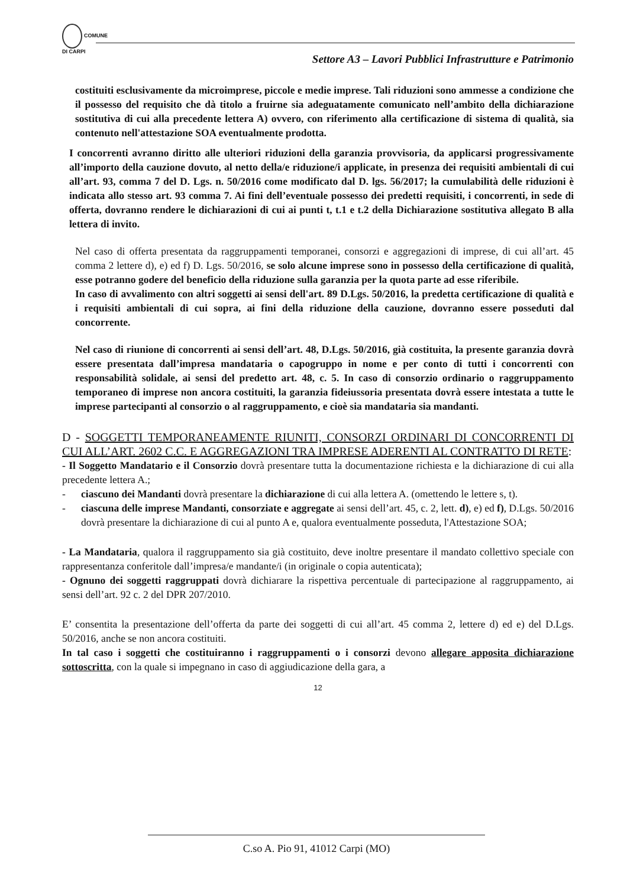COMUNE
DI CARPI
Settore A3 – Lavori Pubblici Infrastrutture e Patrimonio
costituiti esclusivamente da microimprese, piccole e medie imprese. Tali riduzioni sono ammesse a condizione che il possesso del requisito che dà titolo a fruirne sia adeguatamente comunicato nell’ambito della dichiarazione sostitutiva di cui alla precedente lettera A) ovvero, con riferimento alla certificazione di sistema di qualità, sia contenuto nell'attestazione SOA eventualmente prodotta.
I concorrenti avranno diritto alle ulteriori riduzioni della garanzia provvisoria, da applicarsi progressivamente all’importo della cauzione dovuto, al netto della/e riduzione/i applicate, in presenza dei requisiti ambientali di cui all’art. 93, comma 7 del D. Lgs. n. 50/2016 come modificato dal D. lgs. 56/2017; la cumulabilità delle riduzioni è indicata allo stesso art. 93 comma 7. Ai fini dell’eventuale possesso dei predetti requisiti, i concorrenti, in sede di offerta, dovranno rendere le dichiarazioni di cui ai punti t, t.1 e t.2 della Dichiarazione sostitutiva allegato B alla lettera di invito.
Nel caso di offerta presentata da raggruppamenti temporanei, consorzi e aggregazioni di imprese, di cui all’art. 45 comma 2 lettere d), e) ed f) D. Lgs. 50/2016, se solo alcune imprese sono in possesso della certificazione di qualità, esse potranno godere del beneficio della riduzione sulla garanzia per la quota parte ad esse riferibile.
In caso di avvalimento con altri soggetti ai sensi dell'art. 89 D.Lgs. 50/2016, la predetta certificazione di qualità e i requisiti ambientali di cui sopra, ai fini della riduzione della cauzione, dovranno essere posseduti dal concorrente.
Nel caso di riunione di concorrenti ai sensi dell’art. 48, D.Lgs. 50/2016, già costituita, la presente garanzia dovrà essere presentata dall’impresa mandataria o capogruppo in nome e per conto di tutti i concorrenti con responsabilità solidale, ai sensi del predetto art. 48, c. 5. In caso di consorzio ordinario o raggruppamento temporaneo di imprese non ancora costituiti, la garanzia fideiussoria presentata dovrà essere intestata a tutte le imprese partecipanti al consorzio o al raggruppamento, e cioè sia mandataria sia mandanti.
D - SOGGETTI TEMPORANEAMENTE RIUNITI, CONSORZI ORDINARI DI CONCORRENTI DI CUI ALL’ART. 2602 C.C. E AGGREGAZIONI TRA IMPRESE ADERENTI AL CONTRATTO DI RETE:
- Il Soggetto Mandatario e il Consorzio dovrà presentare tutta la documentazione richiesta e la dichiarazione di cui alla precedente lettera A.;
- ciascuno dei Mandanti dovrà presentare la dichiarazione di cui alla lettera A. (omettendo le lettere s, t).
- ciascuna delle imprese Mandanti, consorziate e aggregate ai sensi dell’art. 45, c. 2, lett. d), e) ed f), D.Lgs. 50/2016 dovrà presentare la dichiarazione di cui al punto A e, qualora eventualmente posseduta, l'Attestazione SOA;
- La Mandataria, qualora il raggruppamento sia già costituito, deve inoltre presentare il mandato collettivo speciale con rappresentanza conferitole dall’impresa/e mandante/i (in originale o copia autenticata);
- Ognuno dei soggetti raggruppati dovrà dichiarare la rispettiva percentuale di partecipazione al raggruppamento, ai sensi dell’art. 92 c. 2 del DPR 207/2010.
E’ consentita la presentazione dell’offerta da parte dei soggetti di cui all’art. 45 comma 2, lettere d) ed e) del D.Lgs. 50/2016, anche se non ancora costituiti.
In tal caso i soggetti che costituiranno i raggruppamenti o i consorzi devono allegare apposita dichiarazione sottoscritta, con la quale si impegnano in caso di aggiudicazione della gara, a
12
C.so A. Pio 91, 41012 Carpi (MO)